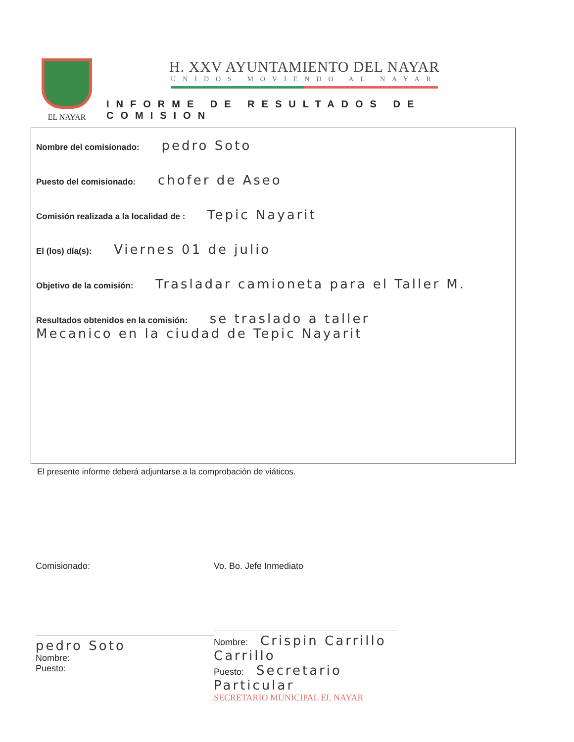EL NAYAR
H. XXV AYUNTAMIENTO DEL NAYAR
UNIDOS MOVIENDO AL NAYAR
INFORME DE RESULTADOS DE COMISION
Nombre del comisionado: pedro Soto
Puesto del comisionado: chofer de Aseo
Comisión realizada a la localidad de : Tepic Nayarit
El (los) día(s): Viernes 01 de julio
Objetivo de la comisión: Trasladar camioneta para el Taller M.
Resultados obtenidos en la comisión: se traslado a taller
Mecanico en la ciudad de Tepic Nayarit
El presente informe deberá adjuntarse a la comprobación de viáticos.
Comisionado:
pedro Soto
Nombre:
Puesto:
Vo. Bo. Jefe Inmediato
Nombre: Crispin Carrillo Carrillo
Puesto: Secretario Particular
SECRETARIO MUNICIPAL EL NAYAR